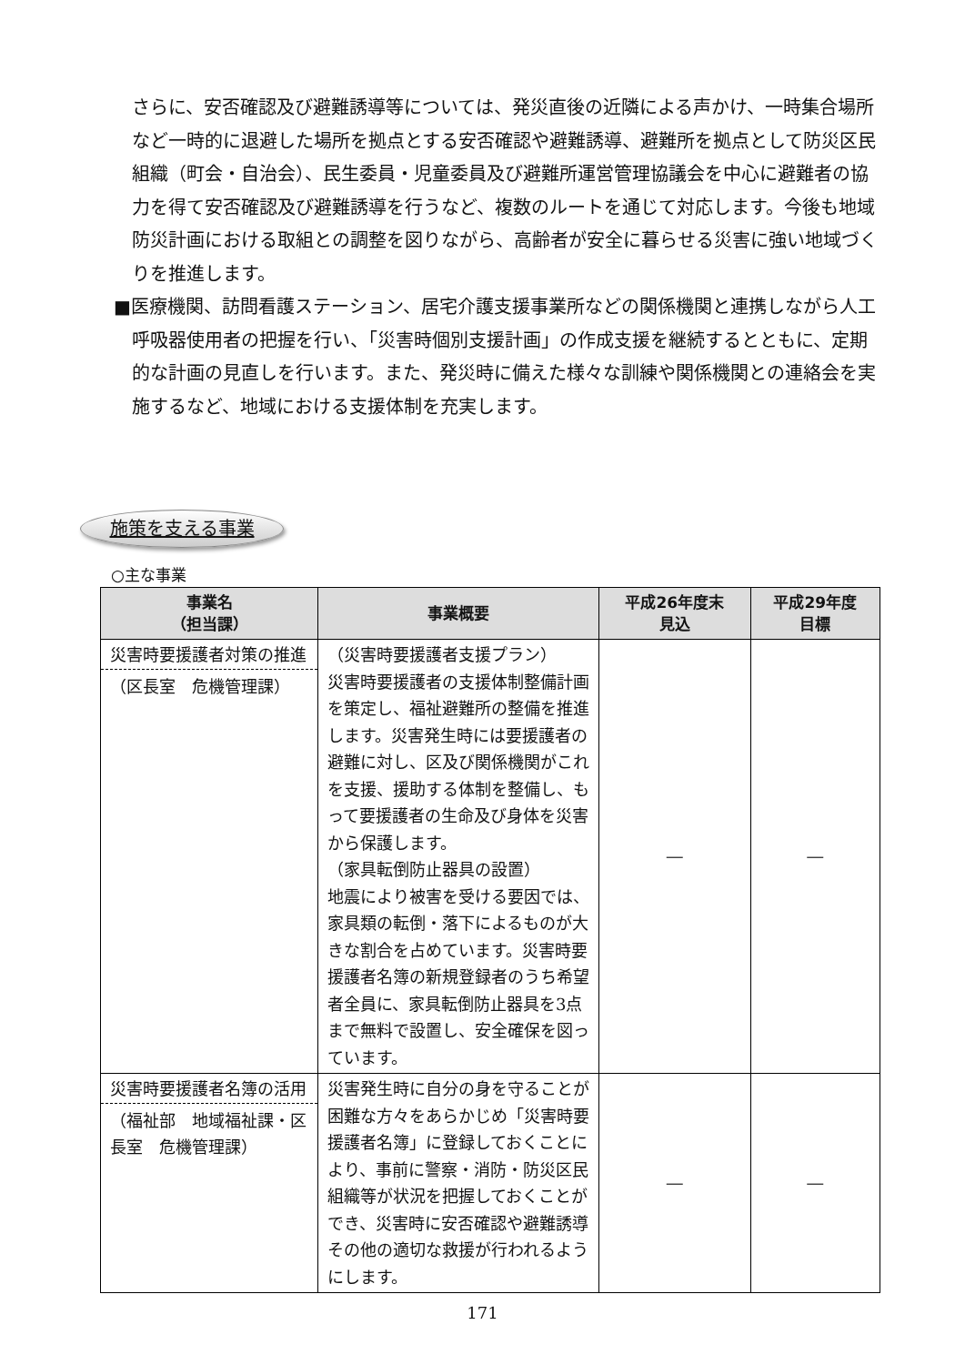さらに、安否確認及び避難誘導等については、発災直後の近隣による声かけ、一時集合場所など一時的に退避した場所を拠点とする安否確認や避難誘導、避難所を拠点として防災区民組織（町会・自治会）、民生委員・児童委員及び避難所運営管理協議会を中心に避難者の協力を得て安否確認及び避難誘導を行うなど、複数のルートを通じて対応します。今後も地域防災計画における取組との調整を図りながら、高齢者が安全に暮らせる災害に強い地域づくりを推進します。
■医療機関、訪問看護ステーション、居宅介護支援事業所などの関係機関と連携しながら人工呼吸器使用者の把握を行い、「災害時個別支援計画」の作成支援を継続するとともに、定期的な計画の見直しを行います。また、発災時に備えた様々な訓練や関係機関との連絡会を実施するなど、地域における支援体制を充実します。
施策を支える事業
○主な事業
| 事業名 （担当課） | 事業概要 | 平成26年度末 見込 | 平成29年度 目標 |
| --- | --- | --- | --- |
| 災害時要援護者対策の推進 （区長室 危機管理課） | （災害時要援護者支援プラン） 災害時要援護者の支援体制整備計画を策定し、福祉避難所の整備を推進します。災害発生時には要援護者の避難に対し、区及び関係機関がこれを支援、援助する体制を整備し、もって要援護者の生命及び身体を災害から保護します。 （家具転倒防止器具の設置） 地震により被害を受ける要因では、家具類の転倒・落下によるものが大きな割合を占めています。災害時要援護者名簿の新規登録者のうち希望者全員に、家具転倒防止器具を3点まで無料で設置し、安全確保を図っています。 | ― | ― |
| 災害時要援護者名簿の活用 （福祉部 地域福祉課・区長室 危機管理課） | 災害発生時に自分の身を守ることが困難な方々をあらかじめ「災害時要援護者名簿」に登録しておくことにより、事前に警察・消防・防災区民組織等が状況を把握しておくことができ、災害時に安否確認や避難誘導その他の適切な救援が行われるようにします。 | ― | ― |
171